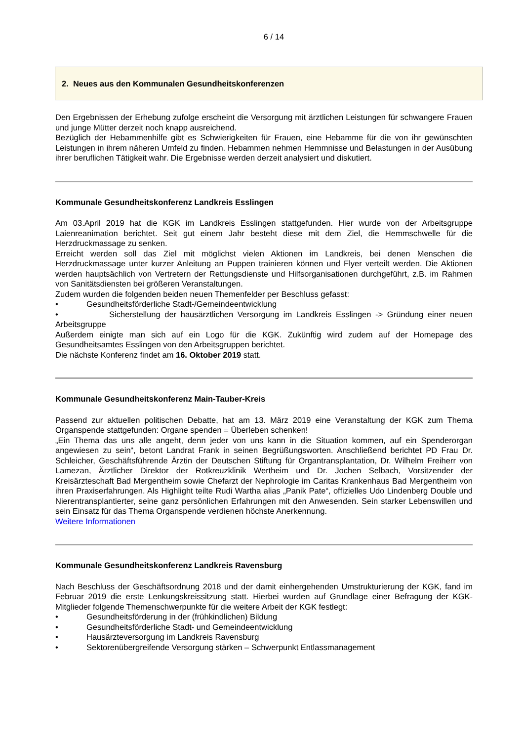6 / 14
2. Neues aus den Kommunalen Gesundheitskonferenzen
Den Ergebnissen der Erhebung zufolge erscheint die Versorgung mit ärztlichen Leistungen für schwangere Frauen und junge Mütter derzeit noch knapp ausreichend.
Bezüglich der Hebammenhilfe gibt es Schwierigkeiten für Frauen, eine Hebamme für die von ihr gewünschten Leistungen in ihrem näheren Umfeld zu finden. Hebammen nehmen Hemmnisse und Belastungen in der Ausübung ihrer beruflichen Tätigkeit wahr. Die Ergebnisse werden derzeit analysiert und diskutiert.
Kommunale Gesundheitskonferenz Landkreis Esslingen
Am 03.April 2019 hat die KGK im Landkreis Esslingen stattgefunden. Hier wurde von der Arbeitsgruppe Laienreanimation berichtet. Seit gut einem Jahr besteht diese mit dem Ziel, die Hemmschwelle für die Herzdruckmassage zu senken.
Erreicht werden soll das Ziel mit möglichst vielen Aktionen im Landkreis, bei denen Menschen die Herzdruckmassage unter kurzer Anleitung an Puppen trainieren können und Flyer verteilt werden. Die Aktionen werden hauptsächlich von Vertretern der Rettungsdienste und Hilfsorganisationen durchgeführt, z.B. im Rahmen von Sanitätsdiensten bei größeren Veranstaltungen.
Zudem wurden die folgenden beiden neuen Themenfelder per Beschluss gefasst:
• Gesundheitsförderliche Stadt-/Gemeindeentwicklung
• Sicherstellung der hausärztlichen Versorgung im Landkreis Esslingen -> Gründung einer neuen Arbeitsgruppe
Außerdem einigte man sich auf ein Logo für die KGK. Zukünftig wird zudem auf der Homepage des Gesundheitsamtes Esslingen von den Arbeitsgruppen berichtet.
Die nächste Konferenz findet am 16. Oktober 2019 statt.
Kommunale Gesundheitskonferenz Main-Tauber-Kreis
Passend zur aktuellen politischen Debatte, hat am 13. März 2019 eine Veranstaltung der KGK zum Thema Organspende stattgefunden: Organe spenden = Überleben schenken!
„Ein Thema das uns alle angeht, denn jeder von uns kann in die Situation kommen, auf ein Spenderorgan angewiesen zu sein“, betont Landrat Frank in seinen Begrüßungsworten. Anschließend berichtet PD Frau Dr. Schleicher, Geschäftsführende Ärztin der Deutschen Stiftung für Organtransplantation, Dr. Wilhelm Freiherr von Lamezan, Ärztlicher Direktor der Rotkreuzklinik Wertheim und Dr. Jochen Selbach, Vorsitzender der Kreisärzteschaft Bad Mergentheim sowie Chefarzt der Nephrologie im Caritas Krankenhaus Bad Mergentheim von ihren Praxiserfahrungen. Als Highlight teilte Rudi Wartha alias „Panik Pate“, offizielles Udo Lindenberg Double und Nierentransplantierter, seine ganz persönlichen Erfahrungen mit den Anwesenden. Sein starker Lebenswillen und sein Einsatz für das Thema Organspende verdienen höchste Anerkennung.
Weitere Informationen
Kommunale Gesundheitskonferenz Landkreis Ravensburg
Nach Beschluss der Geschäftsordnung 2018 und der damit einhergehenden Umstrukturierung der KGK, fand im Februar 2019 die erste Lenkungskreissitzung statt. Hierbei wurden auf Grundlage einer Befragung der KGK-Mitglieder folgende Themenschwerpunkte für die weitere Arbeit der KGK festlegt:
• Gesundheitsförderung in der (frühkindlichen) Bildung
• Gesundheitsförderliche Stadt- und Gemeindeentwicklung
• Hausärzteversorgung im Landkreis Ravensburg
• Sektorenübergreifende Versorgung stärken – Schwerpunkt Entlassmanagement